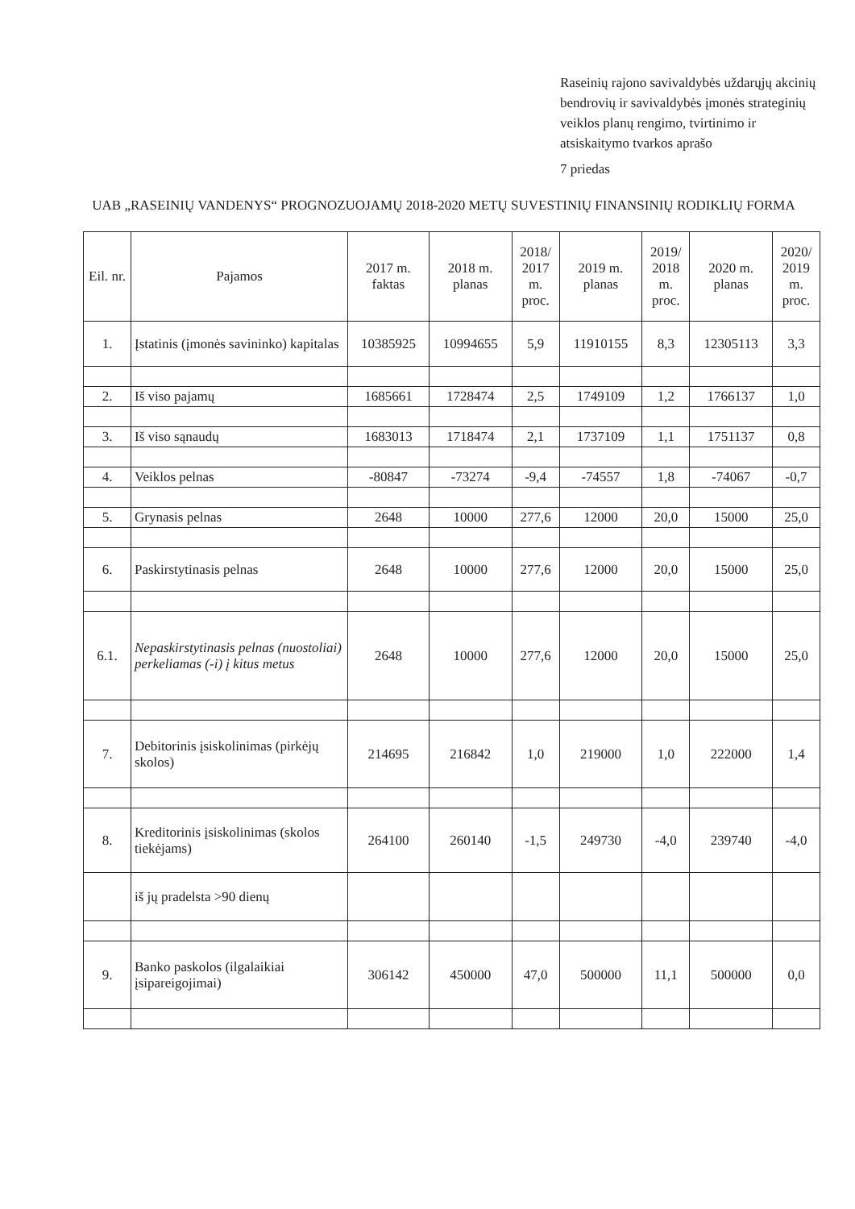Raseinių rajono savivaldybės uždarųjų akcinių bendrovių ir savivaldybės įmonės strateginių veiklos planų rengimo, tvirtinimo ir atsiskaitymo tvarkos aprašo
7 priedas
UAB „RASEINIŲ VANDENYS“ PROGNOZUOJAMŲ 2018-2020 METŲ SUVESTINIŲ FINANSINIŲ RODIKLIŲ FORMA
| Eil. nr. | Pajamos | 2017 m. faktas | 2018 m. planas | 2018/ 2017 m. proc. | 2019 m. planas | 2019/ 2018 m. proc. | 2020 m. planas | 2020/ 2019 m. proc. |
| --- | --- | --- | --- | --- | --- | --- | --- | --- |
| 1. | Įstatinis (įmonės savininko) kapitalas | 10385925 | 10994655 | 5,9 | 11910155 | 8,3 | 12305113 | 3,3 |
| 2. | Iš viso pajamų | 1685661 | 1728474 | 2,5 | 1749109 | 1,2 | 1766137 | 1,0 |
| 3. | Iš viso sąnaudų | 1683013 | 1718474 | 2,1 | 1737109 | 1,1 | 1751137 | 0,8 |
| 4. | Veiklos pelnas | -80847 | -73274 | -9,4 | -74557 | 1,8 | -74067 | -0,7 |
| 5. | Grynasis pelnas | 2648 | 10000 | 277,6 | 12000 | 20,0 | 15000 | 25,0 |
| 6. | Paskirstytinasis pelnas | 2648 | 10000 | 277,6 | 12000 | 20,0 | 15000 | 25,0 |
| 6.1. | Nepaskirstytinasis pelnas (nuostoliai) perkeliamas (-i) į kitus metus | 2648 | 10000 | 277,6 | 12000 | 20,0 | 15000 | 25,0 |
| 7. | Debitorinis įsiskolinimas (pirkėjų skolos) | 214695 | 216842 | 1,0 | 219000 | 1,0 | 222000 | 1,4 |
| 8. | Kreditorinis įsiskolinimas (skolos tiekėjams) | 264100 | 260140 | -1,5 | 249730 | -4,0 | 239740 | -4,0 |
| | iš jų pradelsta >90 dienų | | | | | | | |
| 9. | Banko paskolos (ilgalaikiai įsipareigojimai) | 306142 | 450000 | 47,0 | 500000 | 11,1 | 500000 | 0,0 |